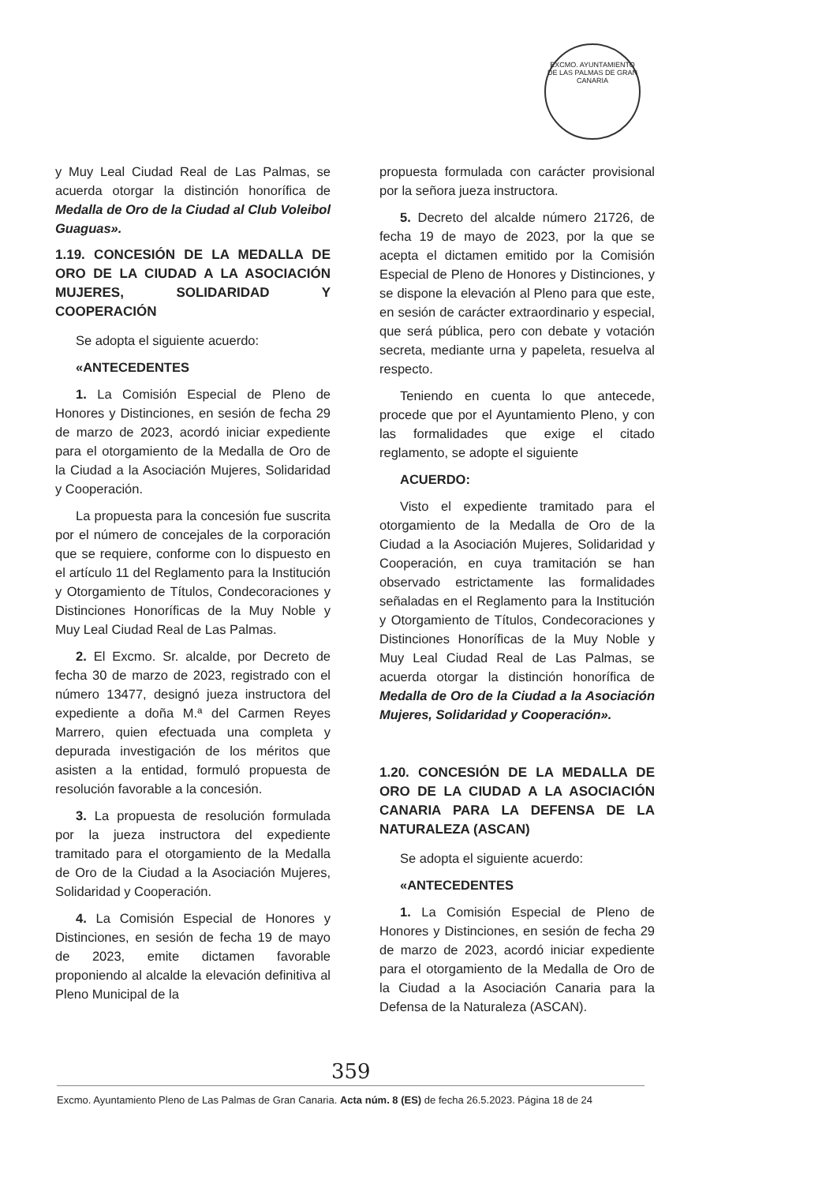EXCMO. AYUNTAMIENTO DE LAS PALMAS DE GRAN CANARIA
y Muy Leal Ciudad Real de Las Palmas, se acuerda otorgar la distinción honorífica de Medalla de Oro de la Ciudad al Club Voleibol Guaguas».
1.19. CONCESIÓN DE LA MEDALLA DE ORO DE LA CIUDAD A LA ASOCIACIÓN MUJERES, SOLIDARIDAD Y COOPERACIÓN
Se adopta el siguiente acuerdo:
«ANTECEDENTES
1. La Comisión Especial de Pleno de Honores y Distinciones, en sesión de fecha 29 de marzo de 2023, acordó iniciar expediente para el otorgamiento de la Medalla de Oro de la Ciudad a la Asociación Mujeres, Solidaridad y Cooperación.
La propuesta para la concesión fue suscrita por el número de concejales de la corporación que se requiere, conforme con lo dispuesto en el artículo 11 del Reglamento para la Institución y Otorgamiento de Títulos, Condecoraciones y Distinciones Honoríficas de la Muy Noble y Muy Leal Ciudad Real de Las Palmas.
2. El Excmo. Sr. alcalde, por Decreto de fecha 30 de marzo de 2023, registrado con el número 13477, designó jueza instructora del expediente a doña M.ª del Carmen Reyes Marrero, quien efectuada una completa y depurada investigación de los méritos que asisten a la entidad, formuló propuesta de resolución favorable a la concesión.
3. La propuesta de resolución formulada por la jueza instructora del expediente tramitado para el otorgamiento de la Medalla de Oro de la Ciudad a la Asociación Mujeres, Solidaridad y Cooperación.
4. La Comisión Especial de Honores y Distinciones, en sesión de fecha 19 de mayo de 2023, emite dictamen favorable proponiendo al alcalde la elevación definitiva al Pleno Municipal de la
propuesta formulada con carácter provisional por la señora jueza instructora.
5. Decreto del alcalde número 21726, de fecha 19 de mayo de 2023, por la que se acepta el dictamen emitido por la Comisión Especial de Pleno de Honores y Distinciones, y se dispone la elevación al Pleno para que este, en sesión de carácter extraordinario y especial, que será pública, pero con debate y votación secreta, mediante urna y papeleta, resuelva al respecto.
Teniendo en cuenta lo que antecede, procede que por el Ayuntamiento Pleno, y con las formalidades que exige el citado reglamento, se adopte el siguiente
ACUERDO:
Visto el expediente tramitado para el otorgamiento de la Medalla de Oro de la Ciudad a la Asociación Mujeres, Solidaridad y Cooperación, en cuya tramitación se han observado estrictamente las formalidades señaladas en el Reglamento para la Institución y Otorgamiento de Títulos, Condecoraciones y Distinciones Honoríficas de la Muy Noble y Muy Leal Ciudad Real de Las Palmas, se acuerda otorgar la distinción honorífica de Medalla de Oro de la Ciudad a la Asociación Mujeres, Solidaridad y Cooperación».
1.20. CONCESIÓN DE LA MEDALLA DE ORO DE LA CIUDAD A LA ASOCIACIÓN CANARIA PARA LA DEFENSA DE LA NATURALEZA (ASCAN)
Se adopta el siguiente acuerdo:
«ANTECEDENTES
1. La Comisión Especial de Pleno de Honores y Distinciones, en sesión de fecha 29 de marzo de 2023, acordó iniciar expediente para el otorgamiento de la Medalla de Oro de la Ciudad a la Asociación Canaria para la Defensa de la Naturaleza (ASCAN).
359
Excmo. Ayuntamiento Pleno de Las Palmas de Gran Canaria. Acta núm. 8 (ES) de fecha 26.5.2023. Página 18 de 24